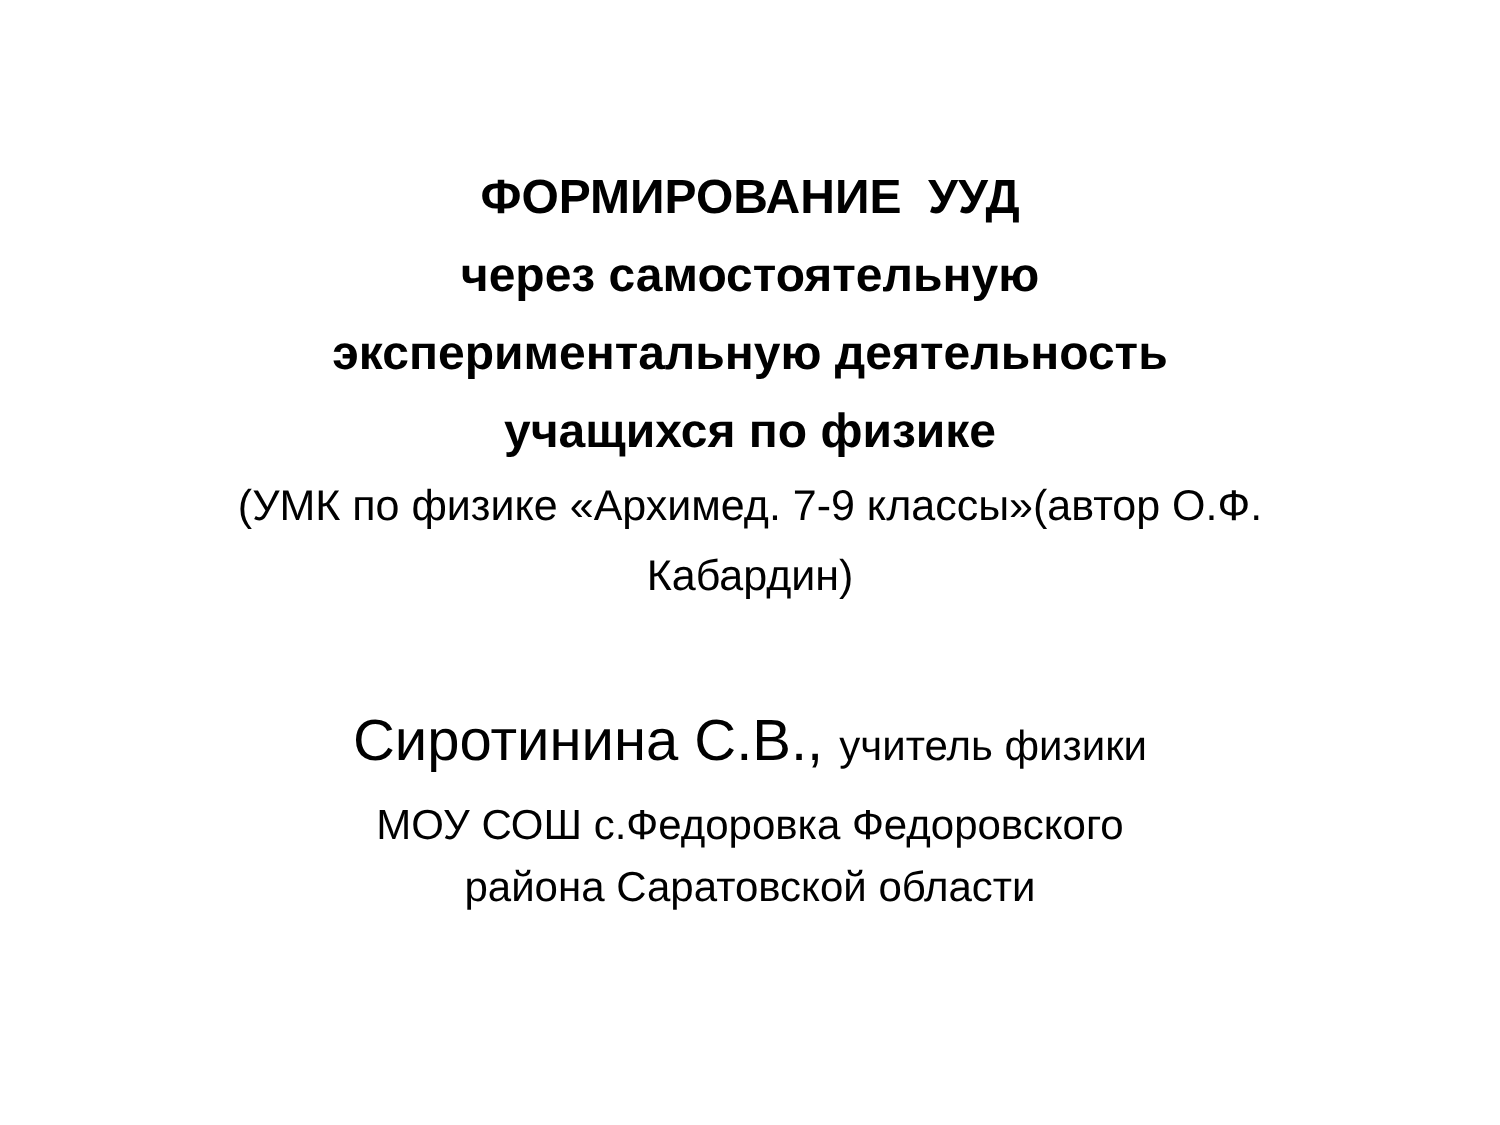ФОРМИРОВАНИЕ УУД
через самостоятельную
экспериментальную деятельность
учащихся по физике
(УМК по физике «Архимед. 7-9 классы»(автор О.Ф.
Кабардин)
Сиротинина С.В., учитель физики
МОУ СОШ с.Федоровка Федоровского
района Саратовской области